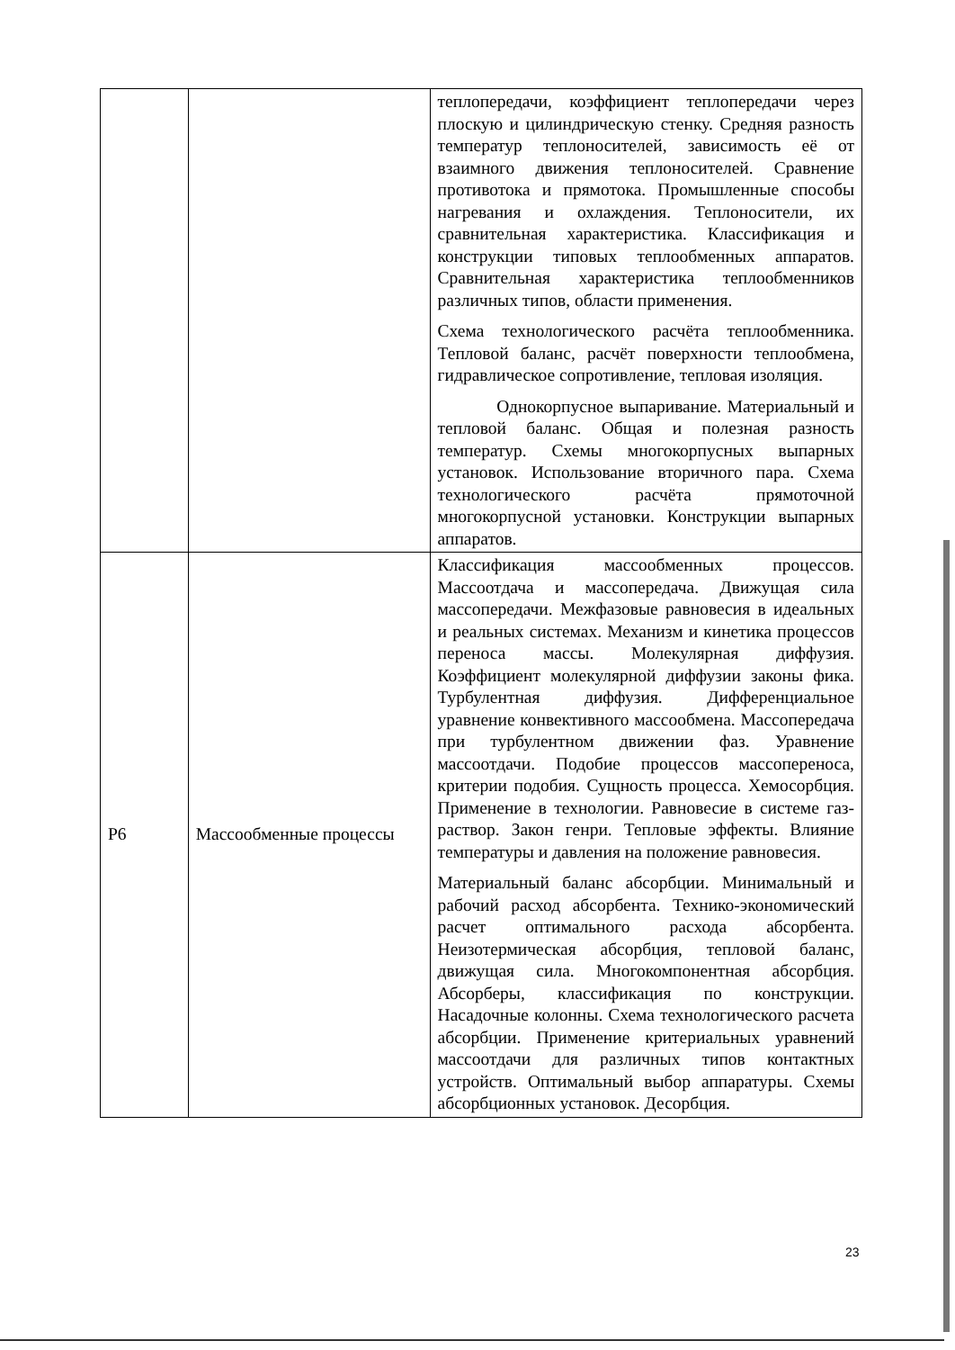| | | теплопередачи, коэффициент теплопередачи через плоскую и цилиндрическую стенку. Средняя разность температур теплоносителей, зависимость её от взаимного движения теплоносителей. Сравнение противотока и прямотока. Промышленные способы нагревания и охлаждения. Теплоносители, их сравнительная характеристика. Классификация и конструкции типовых теплообменных аппаратов. Сравнительная характеристика теплообменников различных типов, области применения. Схема технологического расчёта теплообменника. Тепловой баланс, расчёт поверхности теплообмена, гидравлическое сопротивление, тепловая изоляция. Однокорпусное выпаривание. Материальный и тепловой баланс. Общая и полезная разность температур. Схемы многокорпусных выпарных установок. Использование вторичного пара. Схема технологического расчёта прямоточной многокорпусной установки. Конструкции выпарных аппаратов. |
| Р6 | Массообменные процессы | Классификация массообменных процессов. Массоотдача и массопередача. Движущая сила массопередачи. Межфазовые равновесия в идеальных и реальных системах. Механизм и кинетика процессов переноса массы. Молекулярная диффузия. Коэффициент молекулярной диффузии законы фика. Турбулентная диффузия. Дифференциальное уравнение конвективного массообмена. Массопередача при турбулентном движении фаз. Уравнение массоотдачи. Подобие процессов массопереноса, критерии подобия. Сущность процесса. Хемосорбция. Применение в технологии. Равновесие в системе газ-раствор. Закон генри. Тепловые эффекты. Влияние температуры и давления на положение равновесия. Материальный баланс абсорбции. Минимальный и рабочий расход абсорбента. Технико-экономический расчет оптимального расхода абсорбента. Неизотермическая абсорбция, тепловой баланс, движущая сила. Многокомпонентная абсорбция. Абсорберы, классификация по конструкции. Насадочные колонны. Схема технологического расчета абсорбции. Применение критериальных уравнений массоотдачи для различных типов контактных устройств. Оптимальный выбор аппаратуры. Схемы абсорбционных установок. Десорбция. |
23